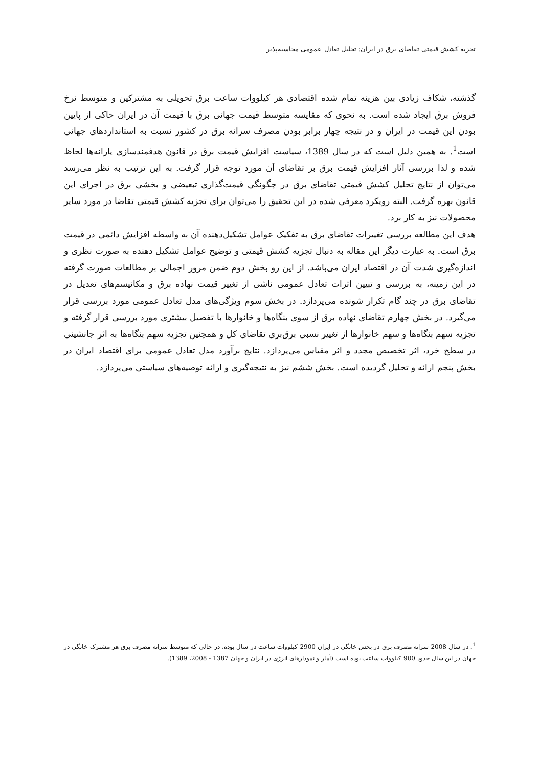تجزیه کشش قیمتی تقاضای برق در ایران: تحلیل تعادل عمومی محاسبه‌پذیر
گذشته، شکاف زیادی بین هزینه تمام شده اقتصادی هر کیلووات ساعت برق تحویلی به مشترکین و متوسط نرخ فروش برق ایجاد شده است. به نحوی که مقایسه متوسط قیمت جهانی برق با قیمت آن در ایران حاکی از پایین بودن این قیمت در ایران و در نتیجه چهار برابر بودن مصرف سرانه برق در کشور نسبت به استانداردهای جهانی است<sup>1</sup>. به همین دلیل است که در سال 1389، سیاست افزایش قیمت برق در قانون هدفمندسازی یارانه‌ها لحاظ شده و لذا بررسی آثار افزایش قیمت برق بر تقاضای آن مورد توجه قرار گرفت. به این ترتیب به نظر می‌رسد می‌توان از نتایج تحلیل کشش قیمتی تقاضای برق در چگونگی قیمت‌گذاری تبعیضی و بخشی برق در اجرای این قانون بهره گرفت. البته رویکرد معرفی شده در این تحقیق را می‌توان برای تجزیه کشش قیمتی تقاضا در مورد سایر محصولات نیز به کار برد.
هدف این مطالعه بررسی تغییرات تقاضای برق به تفکیک عوامل تشکیل‌دهنده آن به واسطه افزایش دائمی در قیمت برق است. به عبارت دیگر این مقاله به دنبال تجزیه کشش قیمتی و توضیح عوامل تشکیل دهنده به صورت نظری و اندازه‌گیری شدت آن در اقتصاد ایران می‌باشد. از این رو بخش دوم ضمن مرور اجمالی بر مطالعات صورت گرفته در این زمینه، به بررسی و تبیین اثرات تعادل عمومی ناشی از تغییر قیمت نهاده برق و مکانیسم‌های تعدیل در تقاضای برق در چند گام تکرار شونده می‌پردازد. در بخش سوم ویژگی‌های مدل تعادل عمومی مورد بررسی قرار می‌گیرد. در بخش چهارم تقاضای نهاده برق از سوی بنگاه‌ها و خانوارها با تفصیل بیشتری مورد بررسی قرار گرفته و تجزیه سهم بنگاه‌ها و سهم خانوارها از تغییر نسبی برق‌بری تقاضای کل و همچنین تجزیه سهم بنگاه‌ها به اثر جانشینی در سطح خرد، اثر تخصیص مجدد و اثر مقیاس می‌پردازد. نتایج برآورد مدل تعادل عمومی برای اقتصاد ایران در بخش پنجم ارائه و تحلیل گردیده است. بخش ششم نیز به نتیجه‌گیری و ارائه توصیه‌های سیاستی می‌پردازد.
<sup>1</sup>. در سال 2008 سرانه مصرف برق در بخش خانگی در ایران 2900 کیلووات ساعت در سال بوده، در حالی که متوسط سرانه مصرف برق هر مشترک خانگی در جهان در این سال حدود 900 کیلووات ساعت بوده است (آمار و نمودارهای انرژی در ایران و جهان 1387 - 2008، 1389).